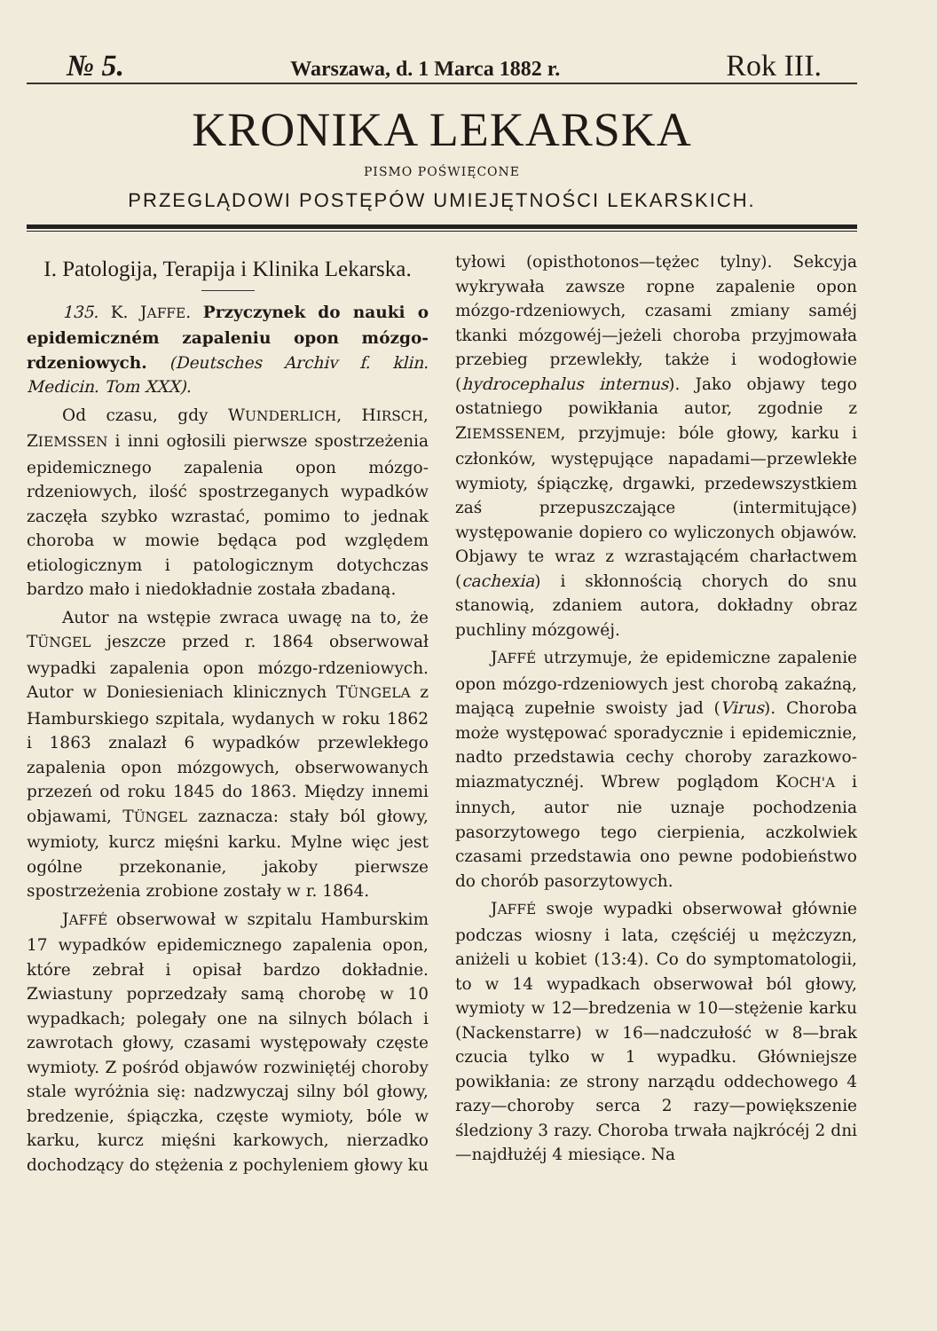№ 5. Warszawa, d. 1 Marca 1882 r. Rok III.
KRONIKA LEKARSKA
PISMO POŚWIĘCONE
PRZEGLĄDOWI POSTĘPÓW UMIEJĘTNOŚCI LEKARSKICH.
I. Patologija, Terapija i Klinika Lekarska.
135. K. JAFFE. Przyczynek do nauki o epidemiczném zapaleniu opon mózgo-rdzeniowych. (Deutsches Archiv f. klin. Medicin. Tom XXX).
Od czasu, gdy WUNDERLICH, HIRSCH, ZIEMSSEN i inni ogłosili pierwsze spostrzeżenia epidemicznego zapalenia opon mózgo-rdzeniowych, ilość spostrzeganych wypadków zaczęła szybko wzrastać, pomimo to jednak choroba w mowie będąca pod względem etiologicznym i patologicznym dotychczas bardzo mało i niedokładnie została zbadaną.
Autor na wstępie zwraca uwagę na to, że TÜNGEL jeszcze przed r. 1864 obserwował wypadki zapalenia opon mózgo-rdzeniowych. Autor w Doniesieniach klinicznych TÜNGELA z Hamburskiego szpitala, wydanych w roku 1862 i 1863 znalazł 6 wypadków przewlekłego zapalenia opon mózgowych, obserwowanych przezeń od roku 1845 do 1863. Między innemi objawami, TÜNGEL zaznacza: stały ból głowy, wymioty, kurcz mięśni karku. Mylne więc jest ogólne przekonanie, jakoby pierwsze spostrzeżenia zrobione zostały w r. 1864.
JAFFÉ obserwował w szpitalu Hamburskim 17 wypadków epidemicznego zapalenia opon, które zebrał i opisał bardzo dokładnie. Zwiastuny poprzedzały samą chorobę w 10 wypadkach; polegały one na silnych bólach i zawrotach głowy, czasami występowały częste wymioty. Z pośród objawów rozwiniętéj choroby stale wyróżnia się: nadzwyczaj silny ból głowy, bredzenie, śpiączka, częste wymioty, bóle w karku, kurcz mięśni karkowych, nierzadko dochodzący do stężenia z pochyleniem głowy ku tyłowi (opisthotonos—tężec tylny). Sekcyja wykrywała zawsze ropne zapalenie opon mózgo-rdzeniowych, czasami zmiany saméj tkanki mózgowéj—jeżeli choroba przyjmowała przebieg przewlekły, także i wodogłowie (hydrocephalus internus). Jako objawy tego ostatniego powikłania autor, zgodnie z ZIEMSSENEM, przyjmuje: bóle głowy, karku i członków, występujące napadami—przewlekłe wymioty, śpiączkę, drgawki, przedewszystkiem zaś przepuszczające (intermitujące) występowanie dopiero co wyliczonych objawów. Objawy te wraz z wzrastającém charłactwem (cachexia) i skłonnością chorych do snu stanowią, zdaniem autora, dokładny obraz puchliny mózgowéj.
JAFFÉ utrzymuje, że epidemiczne zapalenie opon mózgo-rdzeniowych jest chorobą zakaźną, mającą zupełnie swoisty jad (Virus). Choroba może występować sporadycznie i epidemicznie, nadto przedstawia cechy choroby zarazkowo-miazmatycznéj. Wbrew poglądom KOCH'A i innych, autor nie uznaje pochodzenia pasorzytowego tego cierpienia, aczkolwiek czasami przedstawia ono pewne podobieństwo do chorób pasorzytowych.
JAFFÉ swoje wypadki obserwował głównie podczas wiosny i lata, częściéj u mężczyzn, aniżeli u kobiet (13:4). Co do symptomatologii, to w 14 wypadkach obserwował ból głowy, wymioty w 12—bredzenia w 10—stężenie karku (Nackenstarre) w 16—nadczułość w 8—brak czucia tylko w 1 wypadku. Główniejsze powikłania: ze strony narządu oddechowego 4 razy—choroby serca 2 razy—powiększenie śledziony 3 razy. Choroba trwała najkrócéj 2 dni—najdłużéj 4 miesiące. Na